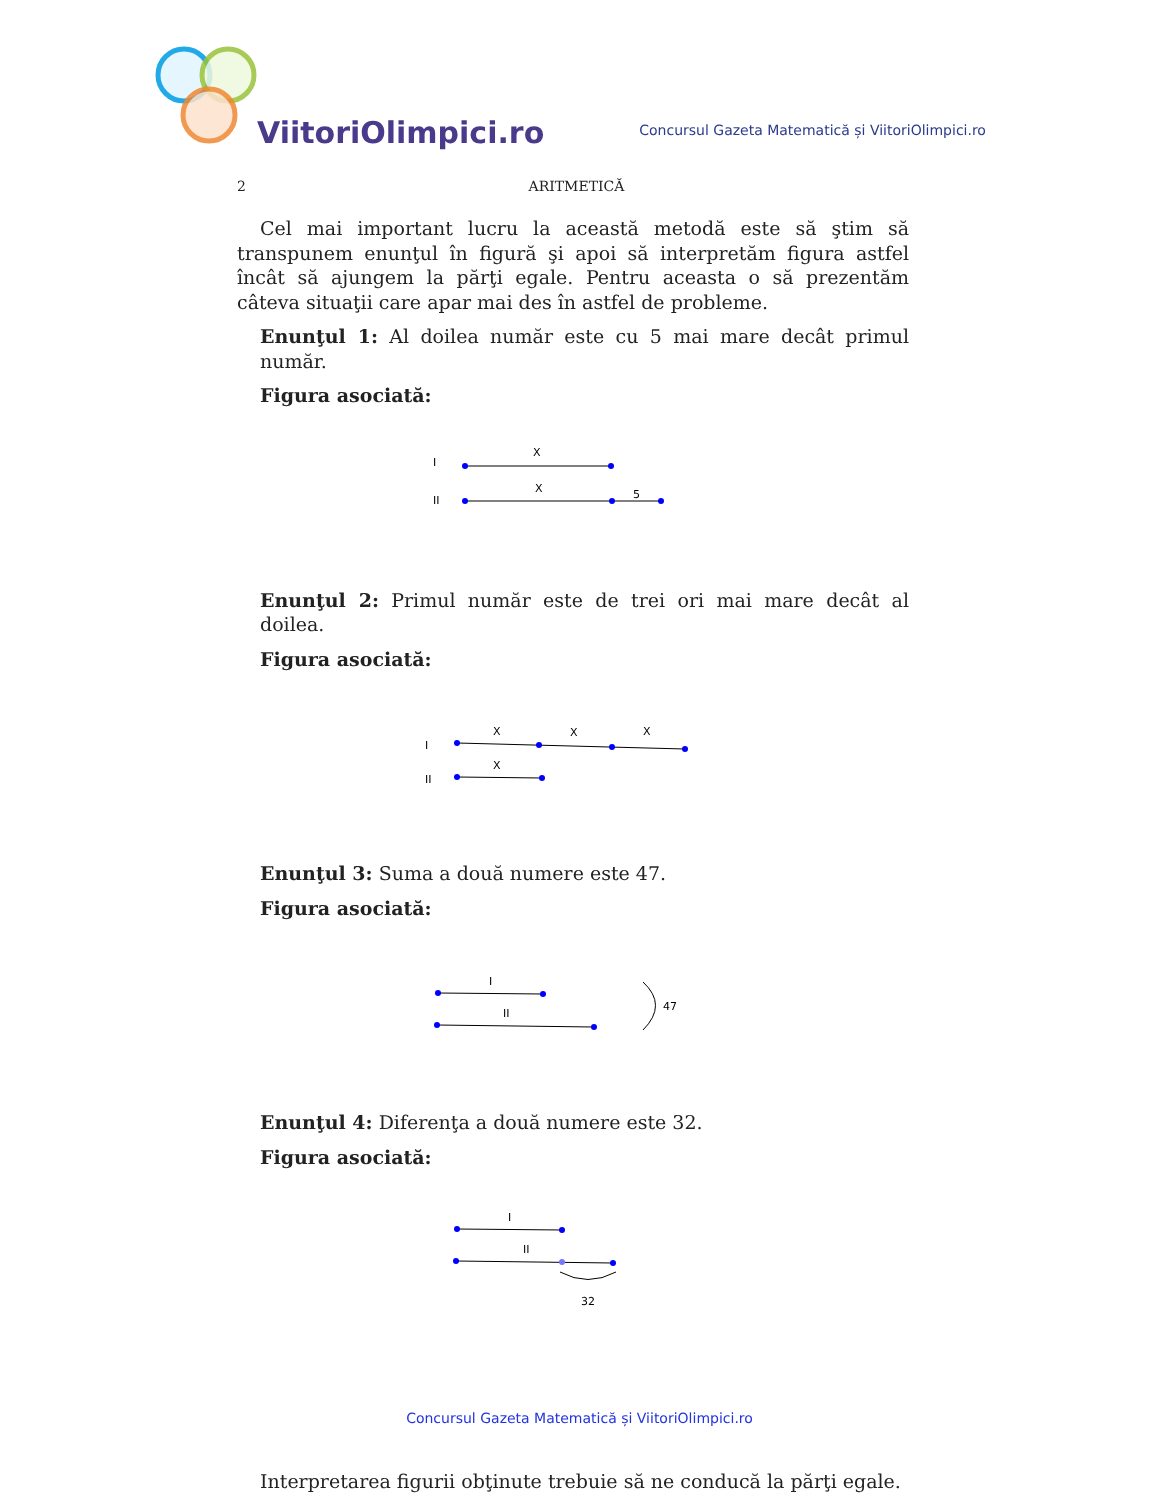ViitoriOlimpici.ro
Concursul Gazeta Matematică și ViitoriOlimpici.ro
2 ARITMETICĂ
Cel mai important lucru la această metodă este să ştim să transpunem enunţul în figură şi apoi să interpretăm figura astfel încât să ajungem la părţi egale. Pentru aceasta o să prezentăm câteva situaţii care apar mai des în astfel de probleme.
Enunţul 1: Al doilea număr este cu 5 mai mare decât primul număr.
Figura asociată:
I
X
II
X
5
Enunţul 2: Primul număr este de trei ori mai mare decât al doilea.
Figura asociată:
I
X
X
X
II
X
Enunţul 3: Suma a două numere este 47.
Figura asociată:
I
II
47
Enunţul 4: Diferenţa a două numere este 32.
Figura asociată:
I
II
32
Interpretarea figurii obţinute trebuie să ne conducă la părţi egale.
Concursul Gazeta Matematică și ViitoriOlimpici.ro